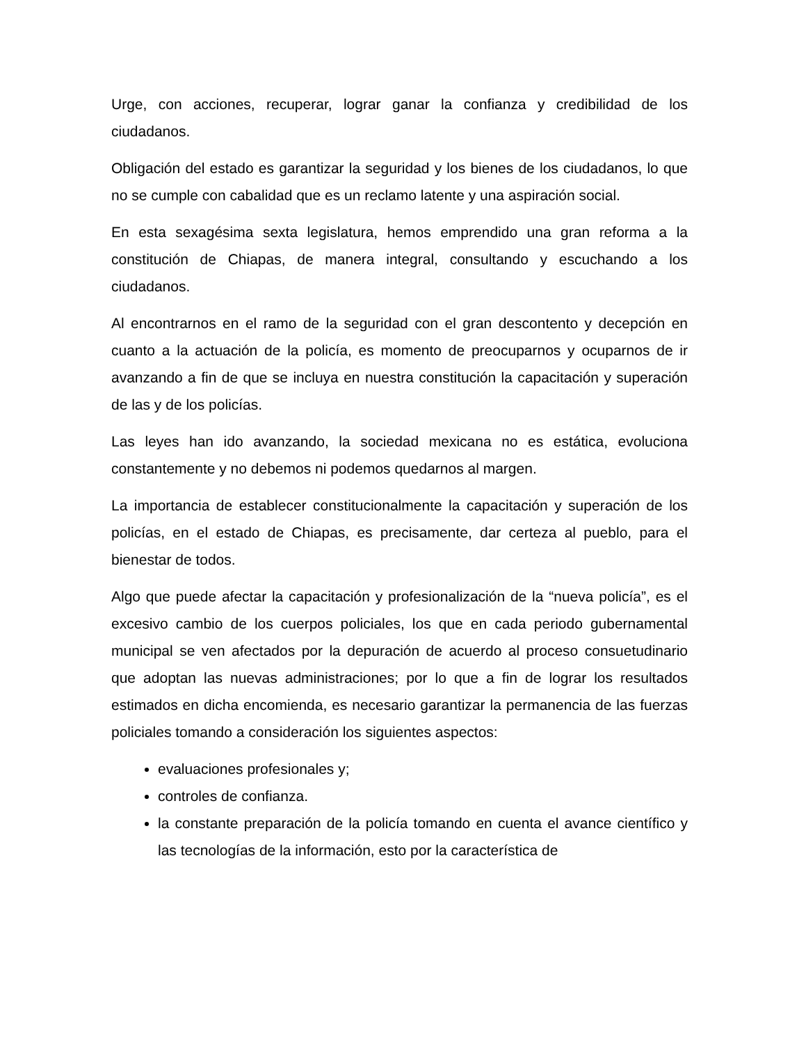Urge, con acciones, recuperar, lograr ganar la confianza y credibilidad de los ciudadanos.
Obligación del estado es garantizar la seguridad y los bienes de los ciudadanos, lo que no se cumple con cabalidad que es un reclamo latente y una aspiración social.
En esta sexagésima sexta legislatura, hemos emprendido una gran reforma a la constitución de Chiapas, de manera integral, consultando y escuchando a los ciudadanos.
Al encontrarnos en el ramo de la seguridad con el gran descontento y decepción en cuanto a la actuación de la policía, es momento de preocuparnos y ocuparnos de ir avanzando a fin de que se incluya en nuestra constitución la capacitación y superación de las y de los policías.
Las leyes han ido avanzando, la sociedad mexicana no es estática, evoluciona constantemente y no debemos ni podemos quedarnos al margen.
La importancia de establecer constitucionalmente la capacitación y superación de los policías, en el estado de Chiapas, es precisamente, dar certeza al pueblo, para el bienestar de todos.
Algo que puede afectar la capacitación y profesionalización de la “nueva policía”, es el excesivo cambio de los cuerpos policiales, los que en cada periodo gubernamental municipal se ven afectados por la depuración de acuerdo al proceso consuetudinario que adoptan las nuevas administraciones; por lo que a fin de lograr los resultados estimados en dicha encomienda, es necesario garantizar la permanencia de las fuerzas policiales tomando a consideración los siguientes aspectos:
evaluaciones profesionales y;
controles de confianza.
la constante preparación de la policía tomando en cuenta el avance científico y las tecnologías de la información, esto por la característica de